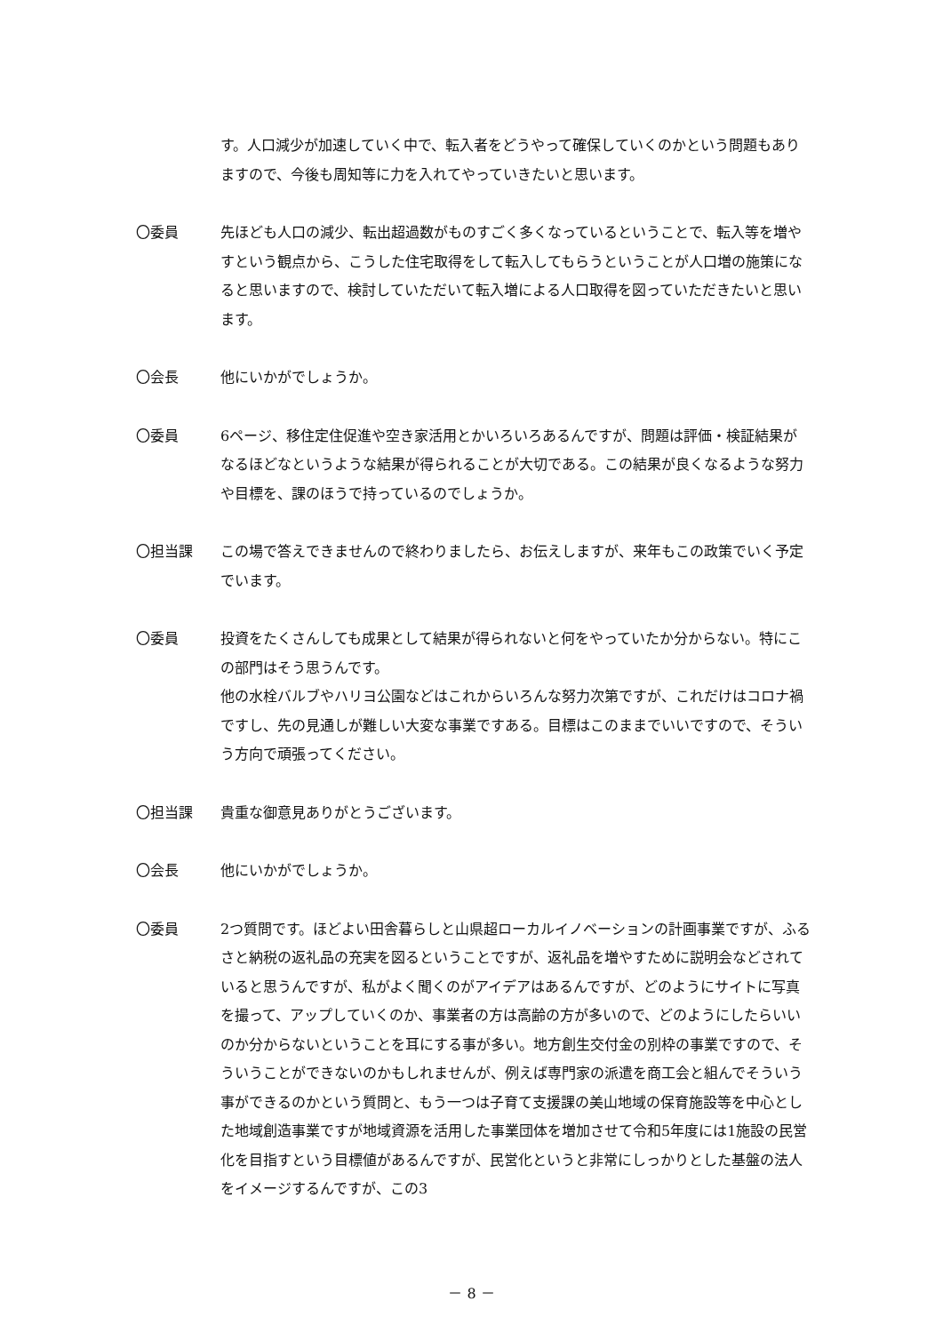す。人口減少が加速していく中で、転入者をどうやって確保していくのかという問題もありますので、今後も周知等に力を入れてやっていきたいと思います。
〇委員 先ほども人口の減少、転出超過数がものすごく多くなっているということで、転入等を増やすという観点から、こうした住宅取得をして転入してもらうということが人口増の施策になると思いますので、検討していただいて転入増による人口取得を図っていただきたいと思います。
〇会長 他にいかがでしょうか。
〇委員 6ページ、移住定住促進や空き家活用とかいろいろあるんですが、問題は評価・検証結果がなるほどなというような結果が得られることが大切である。この結果が良くなるような努力や目標を、課のほうで持っているのでしょうか。
〇担当課 この場で答えできませんので終わりましたら、お伝えしますが、来年もこの政策でいく予定でいます。
〇委員 投資をたくさんしても成果として結果が得られないと何をやっていたか分からない。特にこの部門はそう思うんです。
他の水栓バルブやハリヨ公園などはこれからいろんな努力次第ですが、これだけはコロナ禍ですし、先の見通しが難しい大変な事業ですある。目標はこのままでいいですので、そういう方向で頑張ってください。
〇担当課 貴重な御意見ありがとうございます。
〇会長 他にいかがでしょうか。
〇委員 2つ質問です。ほどよい田舎暮らしと山県超ローカルイノベーションの計画事業ですが、ふるさと納税の返礼品の充実を図るということですが、返礼品を増やすために説明会などされていると思うんですが、私がよく聞くのがアイデアはあるんですが、どのようにサイトに写真を撮って、アップしていくのか、事業者の方は高齢の方が多いので、どのようにしたらいいのか分からないということを耳にする事が多い。地方創生交付金の別枠の事業ですので、そういうことができないのかもしれませんが、例えば専門家の派遣を商工会と組んでそういう事ができるのかという質問と、もう一つは子育て支援課の美山地域の保育施設等を中心とした地域創造事業ですが地域資源を活用した事業団体を増加させて令和5年度には1施設の民営化を目指すという目標値があるんですが、民営化というと非常にしっかりとした基盤の法人をイメージするんですが、この3
－ 8 －